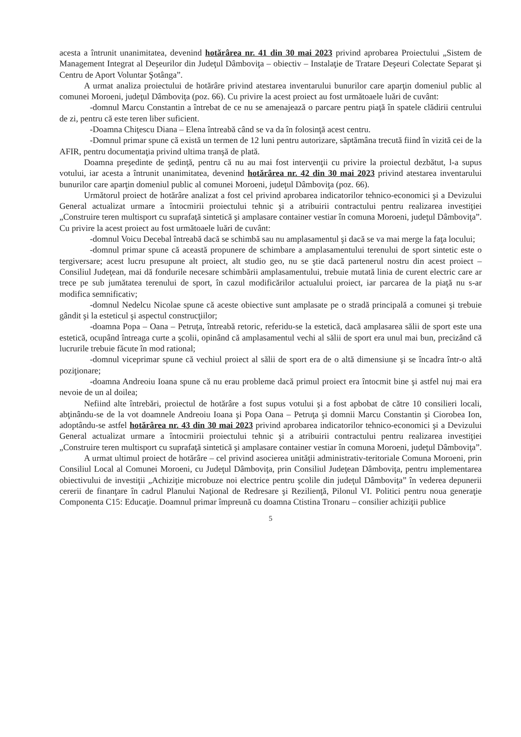acesta a întrunit unanimitatea, devenind hotărârea nr. 41 din 30 mai 2023 privind aprobarea Proiectului „Sistem de Management Integrat al Deşeurilor din Judeţul Dâmboviţa – obiectiv – Instalaţie de Tratare Deşeuri Colectate Separat şi Centru de Aport Voluntar Şotânga”.
A urmat analiza proiectului de hotărâre privind atestarea inventarului bunurilor care aparţin domeniul public al comunei Moroeni, judeţul Dâmboviţa (poz. 66). Cu privire la acest proiect au fost următoaele luări de cuvânt:
-domnul Marcu Constantin a întrebat de ce nu se amenajează o parcare pentru piaţă în spatele clădirii centrului de zi, pentru că este teren liber suficient.
-Doamna Chiţescu Diana – Elena întreabă când se va da în folosinţă acest centru.
-Domnul primar spune că există un termen de 12 luni pentru autorizare, săptămâna trecută fiind în vizită cei de la AFIR, pentru documentaţia privind ultima tranşă de plată.
Doamna preşedinte de şedinţă, pentru că nu au mai fost intervenţii cu privire la proiectul dezbătut, l-a supus votului, iar acesta a întrunit unanimitatea, devenind hotărârea nr. 42 din 30 mai 2023 privind atestarea inventarului bunurilor care aparţin domeniul public al comunei Moroeni, judeţul Dâmboviţa (poz. 66).
Următorul proiect de hotărâre analizat a fost cel privind aprobarea indicatorilor tehnico-economici şi a Devizului General actualizat urmare a întocmirii proiectului tehnic şi a atribuirii contractului pentru realizarea investiţiei „Construire teren multisport cu suprafaţă sintetică şi amplasare container vestiar în comuna Moroeni, judeţul Dâmboviţa”. Cu privire la acest proiect au fost următoaele luări de cuvânt:
-domnul Voicu Decebal întreabă dacă se schimbă sau nu amplasamentul şi dacă se va mai merge la faţa locului;
-domnul primar spune că această propunere de schimbare a amplasamentului terenului de sport sintetic este o tergiversare; acest lucru presupune alt proiect, alt studio geo, nu se ştie dacă partenerul nostru din acest proiect – Consiliul Judeţean, mai dă fondurile necesare schimbării amplasamentului, trebuie mutată linia de curent electric care ar trece pe sub jumătatea terenului de sport, în cazul modificărilor actualului proiect, iar parcarea de la piaţă nu s-ar modifica semnificativ;
-domnul Nedelcu Nicolae spune că aceste obiective sunt amplasate pe o stradă principală a comunei şi trebuie gândit şi la esteticul şi aspectul construcţiilor;
-doamna Popa – Oana – Petruţa, întreabă retoric, referidu-se la estetică, dacă amplasarea sălii de sport este una estetică, ocupând întreaga curte a şcolii, opinând că amplasamentul vechi al sălii de sport era unul mai bun, precizând că lucrurile trebuie făcute în mod rational;
-domnul viceprimar spune că vechiul proiect al sălii de sport era de o altă dimensiune şi se încadra într-o altă poziţionare;
-doamna Andreoiu Ioana spune că nu erau probleme dacă primul proiect era întocmit bine şi astfel nuj mai era nevoie de un al doilea;
Nefiind alte întrebări, proiectul de hotărâre a fost supus votului şi a fost apbobat de către 10 consilieri locali, abţinându-se de la vot doamnele Andreoiu Ioana şi Popa Oana – Petruţa şi domnii Marcu Constantin şi Ciorobea Ion, adoptându-se astfel hotărârea nr. 43 din 30 mai 2023 privind aprobarea indicatorilor tehnico-economici şi a Devizului General actualizat urmare a întocmirii proiectului tehnic şi a atribuirii contractului pentru realizarea investiţiei „Construire teren multisport cu suprafaţă sintetică şi amplasare container vestiar în comuna Moroeni, judeţul Dâmboviţa”.
A urmat ultimul proiect de hotărâre – cel privind asocierea unităţii administrativ-teritoriale Comuna Moroeni, prin Consiliul Local al Comunei Moroeni, cu Judeţul Dâmboviţa, prin Consiliul Judeţean Dâmboviţa, pentru implementarea obiectivului de investiţii „Achiziţie microbuze noi electrice pentru şcolile din judeţul Dâmboviţa” în vederea depunerii cererii de finanţare în cadrul Planului Naţional de Redresare şi Rezilienţă, Pilonul VI. Politici pentru noua generaţie Componenta C15: Educaţie. Doamnul primar împreună cu doamna Ctistina Tronaru – consilier achiziţii publice
5